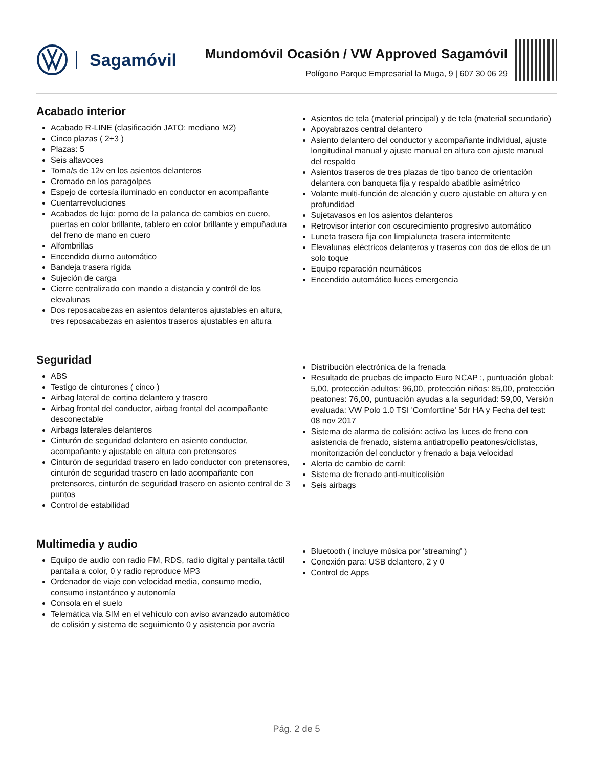Sagamóvil
Mundomóvil Ocasión / VW Approved Sagamóvil
Polígono Parque Empresarial la Muga, 9 | 607 30 06 29
Acabado interior
Acabado R-LINE (clasificación JATO: mediano M2)
Cinco plazas ( 2+3 )
Plazas: 5
Seis altavoces
Toma/s de 12v en los asientos delanteros
Cromado en los paragolpes
Espejo de cortesía iluminado en conductor en acompañante
Cuentarrevoluciones
Acabados de lujo: pomo de la palanca de cambios en cuero, puertas en color brillante, tablero en color brillante y empuñadura del freno de mano en cuero
Alfombrillas
Encendido diurno automático
Bandeja trasera rígida
Sujeción de carga
Cierre centralizado con mando a distancia y contról de los elevalunas
Dos reposacabezas en asientos delanteros ajustables en altura, tres reposacabezas en asientos traseros ajustables en altura
Asientos de tela (material principal) y de tela (material secundario)
Apoyabrazos central delantero
Asiento delantero del conductor y acompañante individual, ajuste longitudinal manual y ajuste manual en altura con ajuste manual del respaldo
Asientos traseros de tres plazas de tipo banco de orientación delantera con banqueta fija y respaldo abatible asimétrico
Volante multi-función de aleación y cuero ajustable en altura y en profundidad
Sujetavasos en los asientos delanteros
Retrovisor interior con oscurecimiento progresivo automático
Luneta trasera fija con limpialuneta trasera intermitente
Elevalunas eléctricos delanteros y traseros con dos de ellos de un solo toque
Equipo reparación neumáticos
Encendido automático luces emergencia
Seguridad
ABS
Testigo de cinturones ( cinco )
Airbag lateral de cortina delantero y trasero
Airbag frontal del conductor, airbag frontal del acompañante desconectable
Airbags laterales delanteros
Cinturón de seguridad delantero en asiento conductor, acompañante y ajustable en altura con pretensores
Cinturón de seguridad trasero en lado conductor con pretensores, cinturón de seguridad trasero en lado acompañante con pretensores, cinturón de seguridad trasero en asiento central de 3 puntos
Control de estabilidad
Distribución electrónica de la frenada
Resultado de pruebas de impacto Euro NCAP :, puntuación global: 5,00, protección adultos: 96,00, protección niños: 85,00, protección peatones: 76,00, puntuación ayudas a la seguridad: 59,00, Versión evaluada: VW Polo 1.0 TSI 'Comfortline' 5dr HA y Fecha del test: 08 nov 2017
Sistema de alarma de colisión: activa las luces de freno con asistencia de frenado, sistema antiatropello peatones/ciclistas, monitorización del conductor y frenado a baja velocidad
Alerta de cambio de carril:
Sistema de frenado anti-multicolisión
Seis airbags
Multimedia y audio
Equipo de audio con radio FM, RDS, radio digital y pantalla táctil pantalla a color, 0 y radio reproduce MP3
Ordenador de viaje con velocidad media, consumo medio, consumo instantáneo y autonomía
Consola en el suelo
Telemática vía SIM en el vehículo con aviso avanzado automático de colisión y sistema de seguimiento 0 y asistencia por avería
Bluetooth ( incluye música por 'streaming' )
Conexión para: USB delantero, 2 y 0
Control de Apps
Pág. 2 de 5